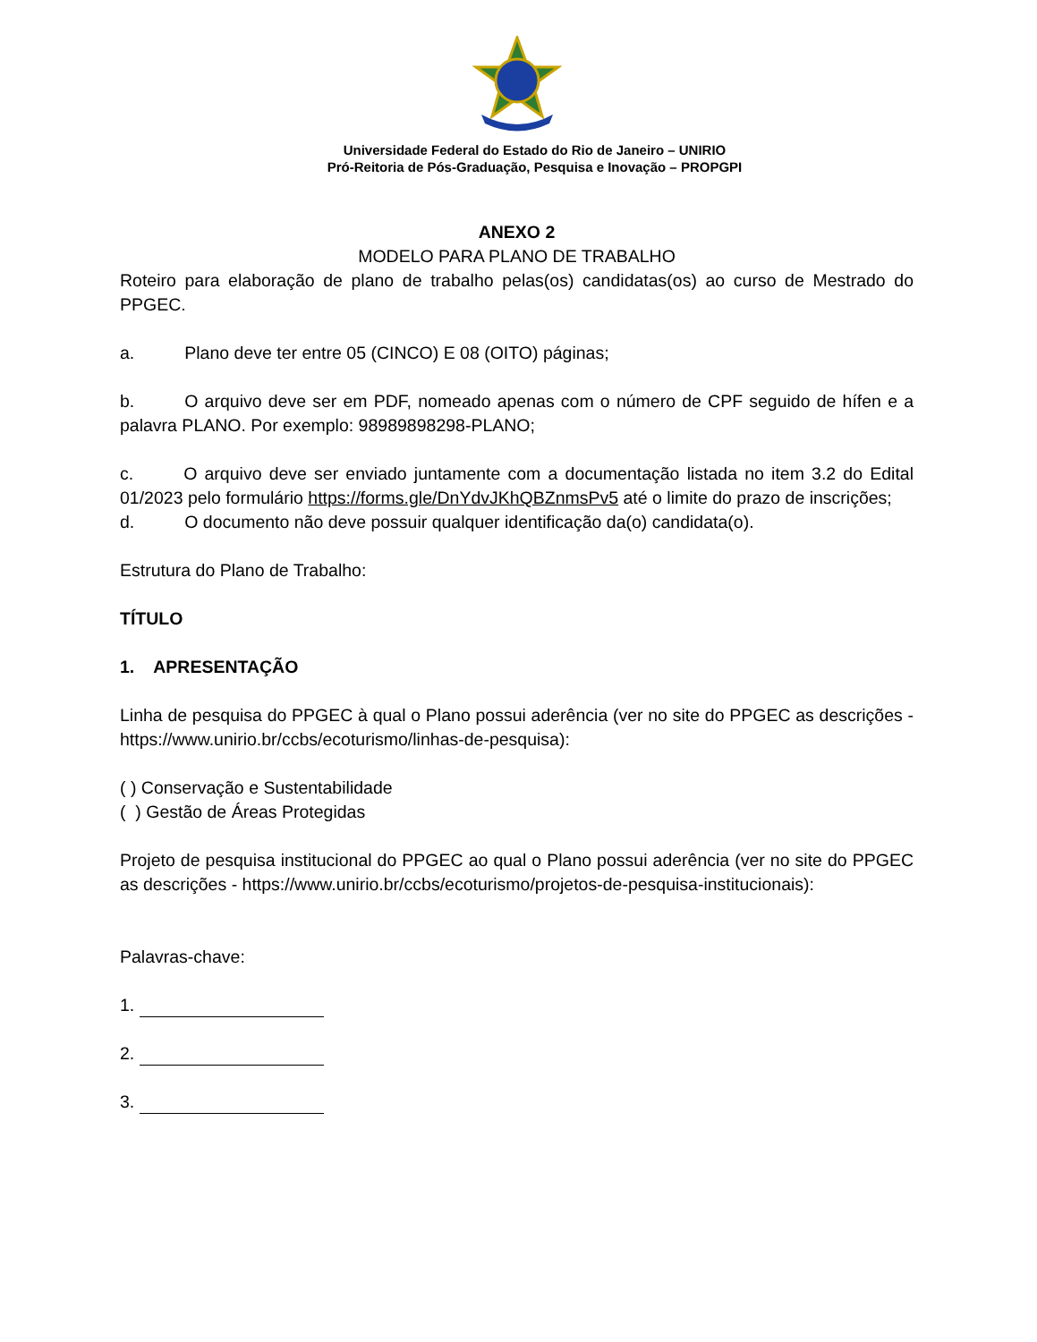Universidade Federal do Estado do Rio de Janeiro – UNIRIO
Pró-Reitoria de Pós-Graduação, Pesquisa e Inovação – PROPGPI
ANEXO 2
MODELO PARA PLANO DE TRABALHO
Roteiro para elaboração de plano de trabalho pelas(os) candidatas(os) ao curso de Mestrado do PPGEC.
a. Plano deve ter entre 05 (CINCO) E 08 (OITO) páginas;
b. O arquivo deve ser em PDF, nomeado apenas com o número de CPF seguido de hífen e a palavra PLANO. Por exemplo: 98989898298-PLANO;
c. O arquivo deve ser enviado juntamente com a documentação listada no item 3.2 do Edital 01/2023 pelo formulário https://forms.gle/DnYdvJKhQBZnmsPv5 até o limite do prazo de inscrições;
d. O documento não deve possuir qualquer identificação da(o) candidata(o).
Estrutura do Plano de Trabalho:
TÍTULO
1. APRESENTAÇÃO
Linha de pesquisa do PPGEC à qual o Plano possui aderência (ver no site do PPGEC as descrições - https://www.unirio.br/ccbs/ecoturismo/linhas-de-pesquisa):
( ) Conservação e Sustentabilidade
( ) Gestão de Áreas Protegidas
Projeto de pesquisa institucional do PPGEC ao qual o Plano possui aderência (ver no site do PPGEC as descrições - https://www.unirio.br/ccbs/ecoturismo/projetos-de-pesquisa-institucionais):
Palavras-chave:
1.
2.
3.